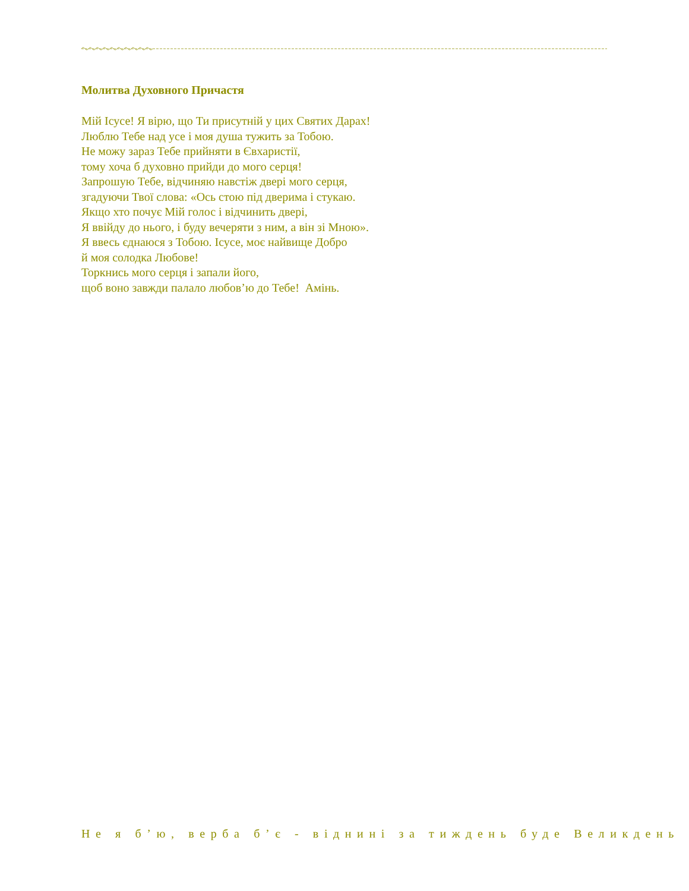Молитва Духовного Причастя
Мій Ісусе! Я вірю, що Ти присутній у цих Святих Дарах!
Люблю Тебе над усе і моя душа тужить за Тобою.
Не можу зараз Тебе прийняти в Євхаристії,
тому хоча б духовно прийди до мого серця!
Запрошую Тебе, відчиняю навстіж двері мого серця,
згадуючи Твої слова: «Ось стою під дверима і стукаю.
Якщо хто почує Мій голос і відчинить двері,
Я ввійду до нього, і буду вечеряти з ним, а він зі Мною».
Я ввесь єднаюся з Тобою. Ісусе, моє найвище Добро
й моя солодка Любове!
Торкнись мого серця і запали його,
щоб воно завжди палало любов’ю до Тебе! Амінь.
Не я б’ю, верба б’є - віднині за тиждень буде Великдень